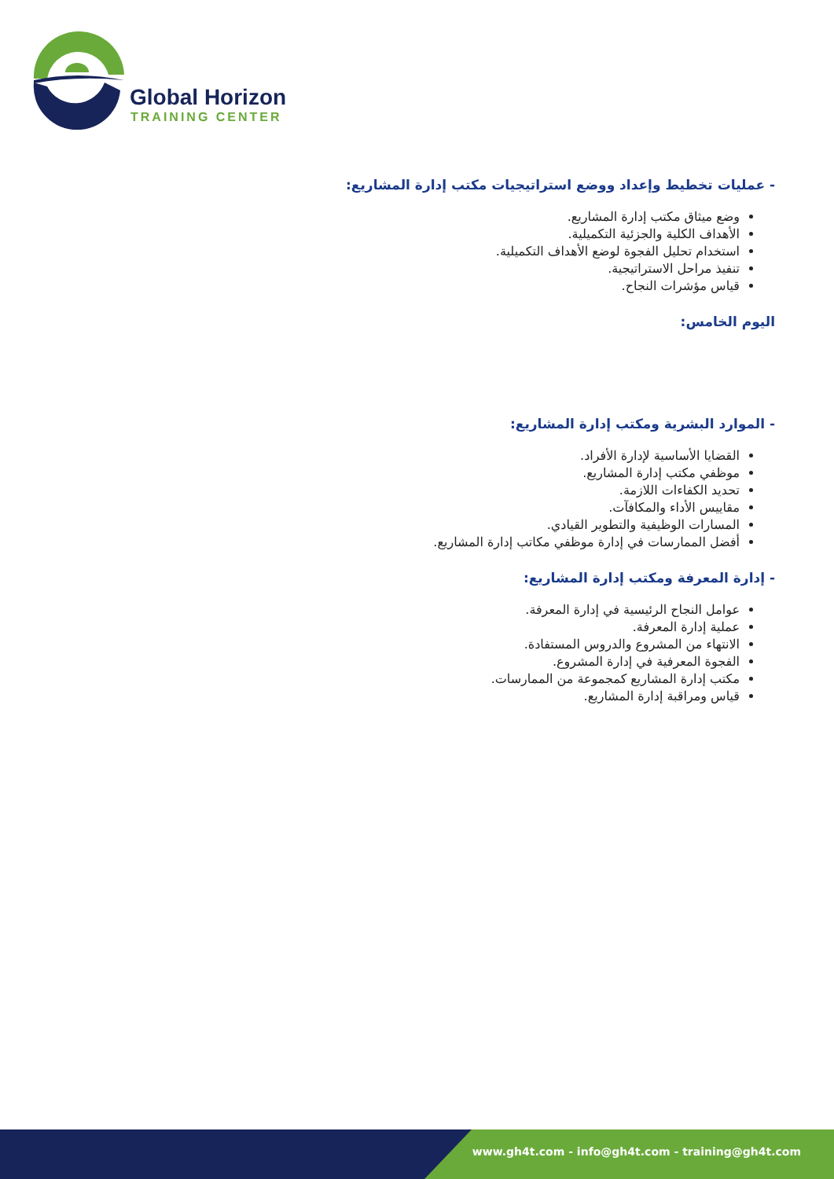Global Horizon
TRAINING CENTER
- عمليات تخطيط وإعداد ووضع استراتيجيات مكتب إدارة المشاريع:
وضع ميثاق مكتب إدارة المشاريع.
الأهداف الكلية والجزئية التكميلية.
استخدام تحليل الفجوة لوضع الأهداف التكميلية.
تنفيذ مراحل الاستراتيجية.
قياس مؤشرات النجاح.
اليوم الخامس:
- الموارد البشرية ومكتب إدارة المشاريع:
القضايا الأساسية لإدارة الأفراد.
موظفي مكتب إدارة المشاريع.
تحديد الكفاءات اللازمة.
مقاييس الأداء والمكافآت.
المسارات الوظيفية والتطوير القيادي.
أفضل الممارسات في إدارة موظفي مكاتب إدارة المشاريع.
- إدارة المعرفة ومكتب إدارة المشاريع:
عوامل النجاح الرئيسية في إدارة المعرفة.
عملية إدارة المعرفة.
الانتهاء من المشروع والدروس المستفادة.
الفجوة المعرفية في إدارة المشروع.
مكتب إدارة المشاريع كمجموعة من الممارسات.
قياس ومراقبة إدارة المشاريع.
www.gh4t.com - info@gh4t.com - training@gh4t.com